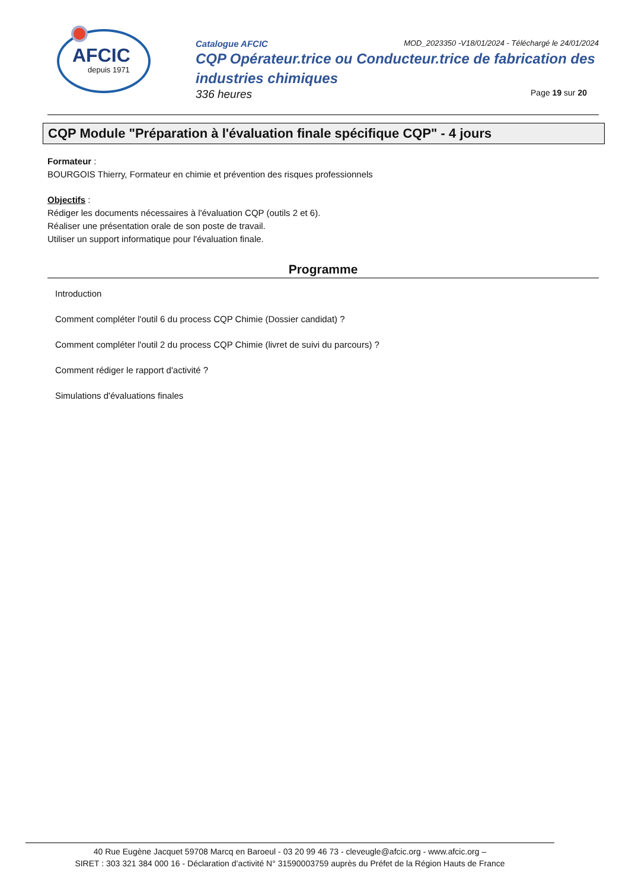AFCIC
depuis 1971
Catalogue AFCIC MOD_2023350 -V18/01/2024 - Téléchargé le 24/01/2024
CQP Opérateur.trice ou Conducteur.trice de fabrication des industries chimiques
336 heures Page 19 sur 20
CQP Module "Préparation à l'évaluation finale spécifique CQP" - 4 jours
Formateur :
BOURGOIS Thierry, Formateur en chimie et prévention des risques professionnels
Objectifs :
Rédiger les documents nécessaires à l'évaluation CQP (outils 2 et 6).
Réaliser une présentation orale de son poste de travail.
Utiliser un support informatique pour l'évaluation finale.
Programme
Introduction
Comment compléter l'outil 6 du process CQP Chimie (Dossier candidat) ?
Comment compléter l'outil 2 du process CQP Chimie (livret de suivi du parcours) ?
Comment rédiger le rapport d'activité ?
Simulations d'évaluations finales
40 Rue Eugène Jacquet 59708 Marcq en Baroeul - 03 20 99 46 73 - cleveugle@afcic.org - www.afcic.org –
SIRET : 303 321 384 000 16 - Déclaration d’activité N° 31590003759 auprès du Préfet de la Région Hauts de France